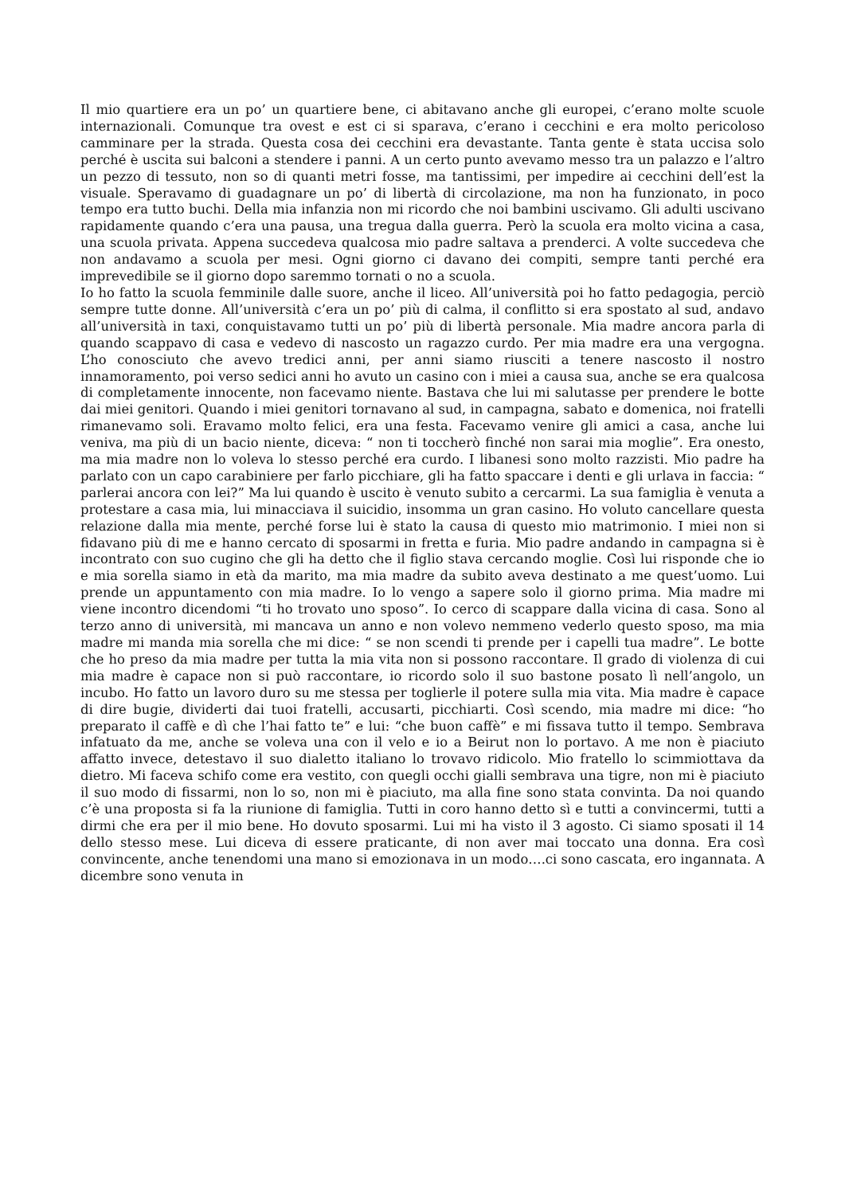Il mio quartiere era un po’ un quartiere bene, ci abitavano anche gli europei, c’erano molte scuole internazionali. Comunque tra ovest e est ci si sparava, c’erano i cecchini e era molto pericoloso camminare per la strada. Questa cosa dei cecchini era devastante. Tanta gente è stata uccisa solo perché è uscita sui balconi a stendere i panni. A un certo punto avevamo messo tra un palazzo e l’altro un pezzo di tessuto, non so di quanti metri fosse, ma tantissimi, per impedire ai cecchini dell’est la visuale. Speravamo di guadagnare un po’ di libertà di circolazione, ma non ha funzionato, in poco tempo era tutto buchi. Della mia infanzia non mi ricordo che noi bambini uscivamo. Gli adulti uscivano rapidamente quando c’era una pausa, una tregua dalla guerra. Però la scuola era molto vicina a casa, una scuola privata. Appena succedeva qualcosa mio padre saltava a prenderci. A volte succedeva che non andavamo a scuola per mesi. Ogni giorno ci davano dei compiti, sempre tanti perché era imprevedibile se il giorno dopo saremmo tornati o no a scuola.
Io ho fatto la scuola femminile dalle suore, anche il liceo. All’università poi ho fatto pedagogia, perciò sempre tutte donne. All’università c’era un po’ più di calma, il conflitto si era spostato al sud, andavo all’università in taxi, conquistavamo tutti un po’ più di libertà personale. Mia madre ancora parla di quando scappavo di casa e vedevo di nascosto un ragazzo curdo. Per mia madre era una vergogna. L’ho conosciuto che avevo tredici anni, per anni siamo riusciti a tenere nascosto il nostro innamoramento, poi verso sedici anni ho avuto un casino con i miei a causa sua, anche se era qualcosa di completamente innocente, non facevamo niente. Bastava che lui mi salutasse per prendere le botte dai miei genitori. Quando i miei genitori tornavano al sud, in campagna, sabato e domenica, noi fratelli rimanevamo soli. Eravamo molto felici, era una festa. Facevamo venire gli amici a casa, anche lui veniva, ma più di un bacio niente, diceva: “ non ti toccherò finché non sarai mia moglie”. Era onesto, ma mia madre non lo voleva lo stesso perché era curdo. I libanesi sono molto razzisti. Mio padre ha parlato con un capo carabiniere per farlo picchiare, gli ha fatto spaccare i denti e gli urlava in faccia: “ parlerai ancora con lei?” Ma lui quando è uscito è venuto subito a cercarmi. La sua famiglia è venuta a protestare a casa mia, lui minacciava il suicidio, insomma un gran casino. Ho voluto cancellare questa relazione dalla mia mente, perché forse lui è stato la causa di questo mio matrimonio. I miei non si fidavano più di me e hanno cercato di sposarmi in fretta e furia. Mio padre andando in campagna si è incontrato con suo cugino che gli ha detto che il figlio stava cercando moglie. Così lui risponde che io e mia sorella siamo in età da marito, ma mia madre da subito aveva destinato a me quest’uomo. Lui prende un appuntamento con mia madre. Io lo vengo a sapere solo il giorno prima. Mia madre mi viene incontro dicendomi “ti ho trovato uno sposo”. Io cerco di scappare dalla vicina di casa. Sono al terzo anno di università, mi mancava un anno e non volevo nemmeno vederlo questo sposo, ma mia madre mi manda mia sorella che mi dice: “ se non scendi ti prende per i capelli tua madre”. Le botte che ho preso da mia madre per tutta la mia vita non si possono raccontare. Il grado di violenza di cui mia madre è capace non si può raccontare, io ricordo solo il suo bastone posato lì nell’angolo, un incubo. Ho fatto un lavoro duro su me stessa per toglierle il potere sulla mia vita. Mia madre è capace di dire bugie, dividerti dai tuoi fratelli, accusarti, picchiarti. Così scendo, mia madre mi dice: “ho preparato il caffè e dì che l’hai fatto te” e lui: “che buon caffè” e mi fissava tutto il tempo. Sembrava infatuato da me, anche se voleva una con il velo e io a Beirut non lo portavo. A me non è piaciuto affatto invece, detestavo il suo dialetto italiano lo trovavo ridicolo. Mio fratello lo scimmiottava da dietro. Mi faceva schifo come era vestito, con quegli occhi gialli sembrava una tigre, non mi è piaciuto il suo modo di fissarmi, non lo so, non mi è piaciuto, ma alla fine sono stata convinta. Da noi quando c’è una proposta si fa la riunione di famiglia. Tutti in coro hanno detto sì e tutti a convincermi, tutti a dirmi che era per il mio bene. Ho dovuto sposarmi. Lui mi ha visto il 3 agosto. Ci siamo sposati il 14 dello stesso mese. Lui diceva di essere praticante, di non aver mai toccato una donna. Era così convincente, anche tenendomi una mano si emozionava in un modo….ci sono cascata, ero ingannata. A dicembre sono venuta in